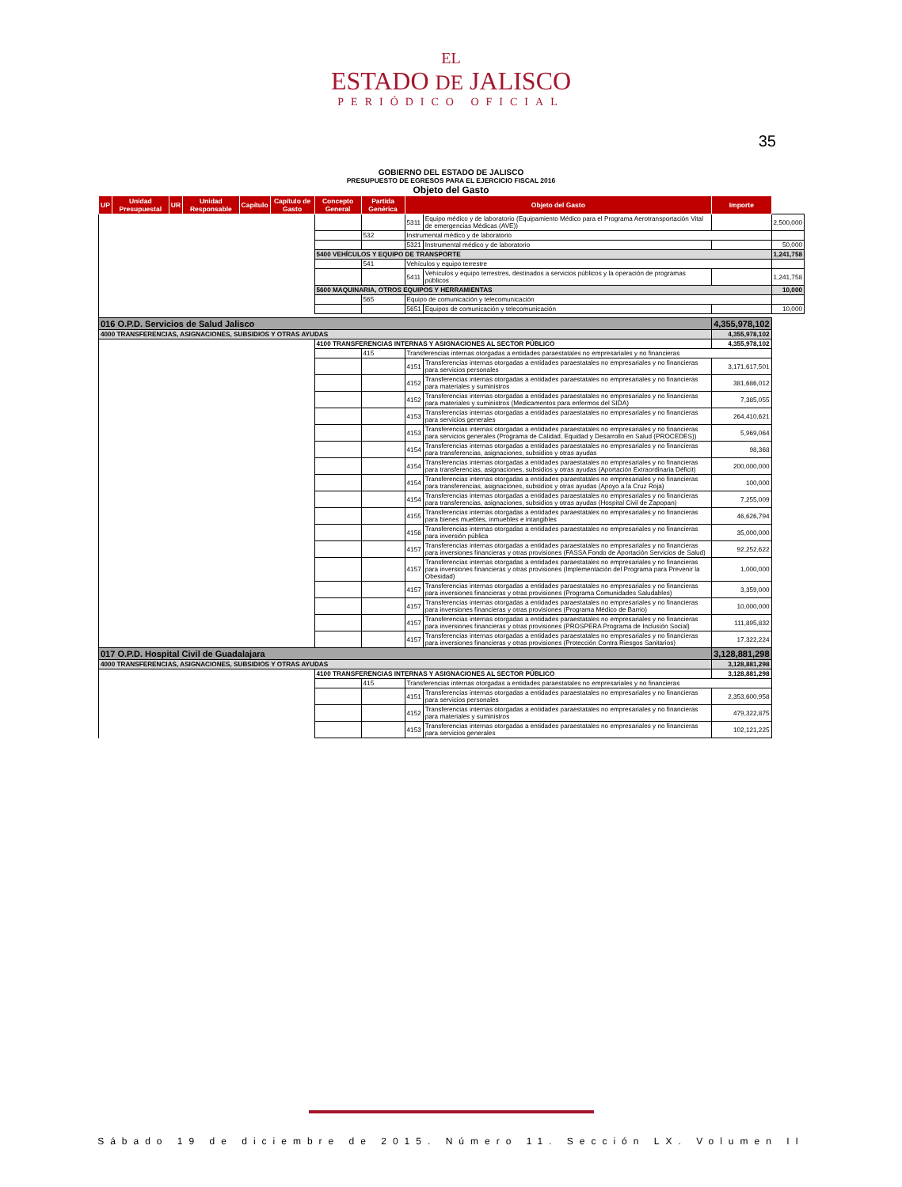EL
ESTADO DE JALISCO
PERIÓDICO OFICIAL
35
GOBIERNO DEL ESTADO DE JALISCO
PRESUPUESTO DE EGRESOS PARA EL EJERCICIO FISCAL 2016
Objeto del Gasto
| UP | Unidad Presupuestal | UR | Unidad Responsable | Capítulo | Capítulo de Gasto | Concepto General | Partida Genérica | Objeto del Gasto | | Importe | |
| --- | --- | --- | --- | --- | --- | --- | --- | --- | --- | --- | --- |
| | | | | | | | | 5311 | Equipo médico y de laboratorio (Equipamiento Médico para el Programa Aerotransportación Vital de emergencias Médicas (AVE)) | | 2,500,000 |
| | | | | | | | 532 | Instrumental médico y de laboratorio | | | |
| | | | | | | | | 5321 | Instrumental médico y de laboratorio | | 50,000 |
| | | | | | | 5400 VEHÍCULOS Y EQUIPO DE TRANSPORTE | | | | | 1,241,758 |
| | | | | | | | 541 | Vehículos y equipo terrestre | | | |
| | | | | | | | | 5411 | Vehículos y equipo terrestres, destinados a servicios públicos y la operación de programas públicos | | 1,241,758 |
| | | | | | | 5600 MAQUINARIA, OTROS EQUIPOS Y HERRAMIENTAS | | | | | 10,000 |
| | | | | | | | 565 | Equipo de comunicación y telecomunicación | | | |
| | | | | | | | | 5651 | Equipos de comunicación y telecomunicación | | 10,000 |
| 016 O.P.D. Servicios de Salud Jalisco | | | | | | | | | | 4,355,978,102 | |
| 4000 TRANSFERENCIAS, ASIGNACIONES, SUBSIDIOS Y OTRAS AYUDAS | | | | | | | | | | 4,355,978,102 | |
| | | | | | | 4100 TRANSFERENCIAS INTERNAS Y ASIGNACIONES AL SECTOR PÚBLICO | | | | 4,355,978,102 | |
| | | | | | | | 415 | Transferencias internas otorgadas a entidades paraestatales no empresariales y no financieras | | | |
| | | | | | | | | 4151 | Transferencias internas otorgadas a entidades paraestatales no empresariales y no financieras para servicios personales | 3,171,617,501 | |
| | | | | | | | | 4152 | Transferencias internas otorgadas a entidades paraestatales no empresariales y no financieras para materiales y suministros | 381,686,012 | |
| | | | | | | | | 4152 | Transferencias internas otorgadas a entidades paraestatales no empresariales y no financieras para materiales y suministros (Medicamentos para enfermos del SIDA) | 7,385,055 | |
| | | | | | | | | 4153 | Transferencias internas otorgadas a entidades paraestatales no empresariales y no financieras para servicios generales | 264,410,621 | |
| | | | | | | | | 4153 | Transferencias internas otorgadas a entidades paraestatales no empresariales y no financieras para servicios generales (Programa de Calidad, Equidad y Desarrollo en Salud (PROCEDES)) | 5,969,064 | |
| | | | | | | | | 4154 | Transferencias internas otorgadas a entidades paraestatales no empresariales y no financieras para transferencias, asignaciones, subsidios y otras ayudas | 98,368 | |
| | | | | | | | | 4154 | Transferencias internas otorgadas a entidades paraestatales no empresariales y no financieras para transferencias, asignaciones, subsidios y otras ayudas (Aportación Extraordinaria Déficit) | 200,000,000 | |
| | | | | | | | | 4154 | Transferencias internas otorgadas a entidades paraestatales no empresariales y no financieras para transferencias, asignaciones, subsidios y otras ayudas (Apoyo a la Cruz Roja) | 100,000 | |
| | | | | | | | | 4154 | Transferencias internas otorgadas a entidades paraestatales no empresariales y no financieras para transferencias, asignaciones, subsidios y otras ayudas (Hospital Civil de Zapopan) | 7,255,009 | |
| | | | | | | | | 4155 | Transferencias internas otorgadas a entidades paraestatales no empresariales y no financieras para bienes muebles, inmuebles e intangibles | 46,626,794 | |
| | | | | | | | | 4156 | Transferencias internas otorgadas a entidades paraestatales no empresariales y no financieras para inversión pública | 35,000,000 | |
| | | | | | | | | 4157 | Transferencias internas otorgadas a entidades paraestatales no empresariales y no financieras para inversiones financieras y otras provisiones (FASSA Fondo de Aportación Servicios de Salud) | 92,252,622 | |
| | | | | | | | | 4157 | Transferencias internas otorgadas a entidades paraestatales no empresariales y no financieras para inversiones financieras y otras provisiones (Implementación del Programa para Prevenir la Obesidad) | 1,000,000 | |
| | | | | | | | | 4157 | Transferencias internas otorgadas a entidades paraestatales no empresariales y no financieras para inversiones financieras y otras provisiones (Programa Comunidades Saludables) | 3,359,000 | |
| | | | | | | | | 4157 | Transferencias internas otorgadas a entidades paraestatales no empresariales y no financieras para inversiones financieras y otras provisiones (Programa Médico de Barrio) | 10,000,000 | |
| | | | | | | | | 4157 | Transferencias internas otorgadas a entidades paraestatales no empresariales y no financieras para inversiones financieras y otras provisiones (PROSPERA Programa de Inclusión Social) | 111,895,832 | |
| | | | | | | | | 4157 | Transferencias internas otorgadas a entidades paraestatales no empresariales y no financieras para inversiones financieras y otras provisiones (Protección Contra Riesgos Sanitarios) | 17,322,224 | |
| 017 O.P.D. Hospital Civil de Guadalajara | | | | | | | | | | 3,128,881,298 | |
| 4000 TRANSFERENCIAS, ASIGNACIONES, SUBSIDIOS Y OTRAS AYUDAS | | | | | | | | | | 3,128,881,298 | |
| | | | | | | 4100 TRANSFERENCIAS INTERNAS Y ASIGNACIONES AL SECTOR PÚBLICO | | | | 3,128,881,298 | |
| | | | | | | | 415 | Transferencias internas otorgadas a entidades paraestatales no empresariales y no financieras | | | |
| | | | | | | | | 4151 | Transferencias internas otorgadas a entidades paraestatales no empresariales y no financieras para servicios personales | 2,353,600,958 | |
| | | | | | | | | 4152 | Transferencias internas otorgadas a entidades paraestatales no empresariales y no financieras para materiales y suministros | 479,322,875 | |
| | | | | | | | | 4153 | Transferencias internas otorgadas a entidades paraestatales no empresariales y no financieras para servicios generales | 102,121,225 | |
Sábado 19 de diciembre de 2015. Número 11. Sección LX. Volumen II